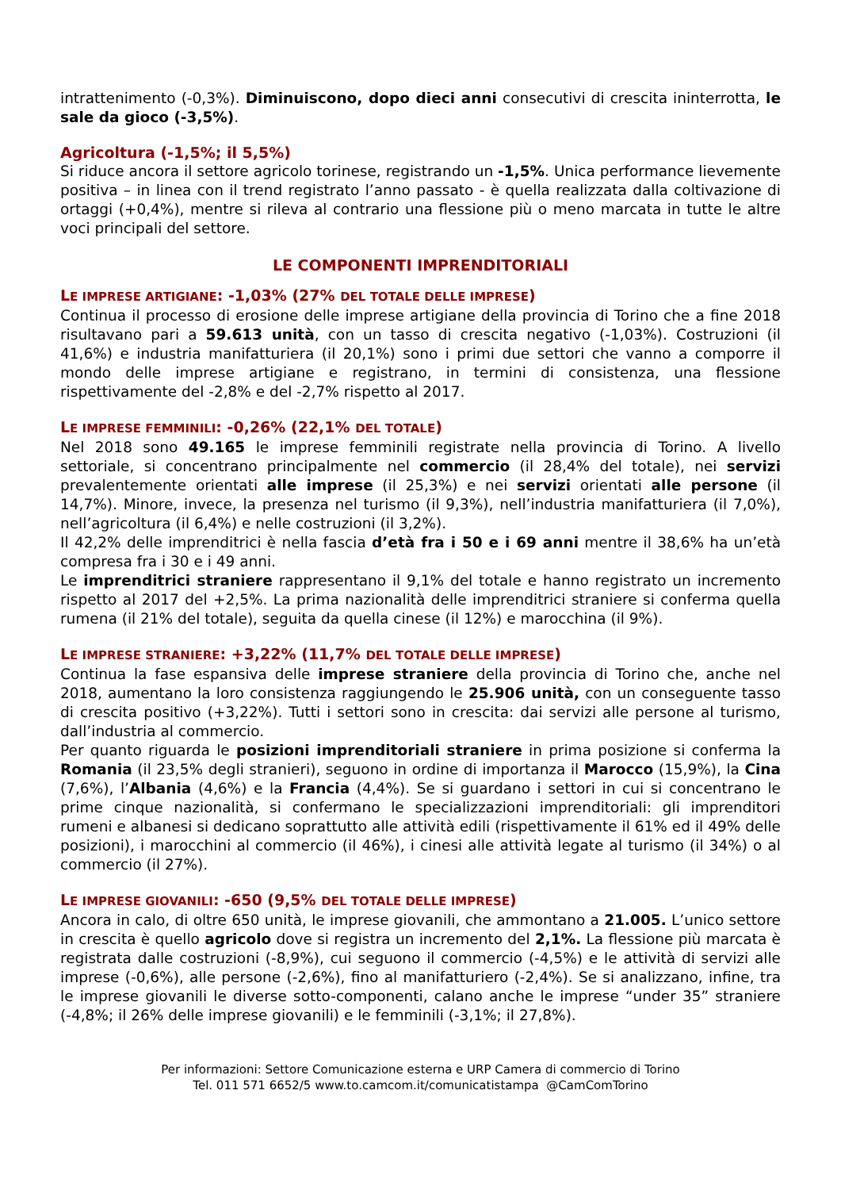intrattenimento (-0,3%). Diminuiscono, dopo dieci anni consecutivi di crescita ininterrotta, le sale da gioco (-3,5%).
Agricoltura (-1,5%; il 5,5%)
Si riduce ancora il settore agricolo torinese, registrando un -1,5%. Unica performance lievemente positiva – in linea con il trend registrato l’anno passato - è quella realizzata dalla coltivazione di ortaggi (+0,4%), mentre si rileva al contrario una flessione più o meno marcata in tutte le altre voci principali del settore.
LE COMPONENTI IMPRENDITORIALI
LE IMPRESE ARTIGIANE: -1,03% (27% DEL TOTALE DELLE IMPRESE)
Continua il processo di erosione delle imprese artigiane della provincia di Torino che a fine 2018 risultavano pari a 59.613 unità, con un tasso di crescita negativo (-1,03%). Costruzioni (il 41,6%) e industria manifatturiera (il 20,1%) sono i primi due settori che vanno a comporre il mondo delle imprese artigiane e registrano, in termini di consistenza, una flessione rispettivamente del -2,8% e del -2,7% rispetto al 2017.
LE IMPRESE FEMMINILI: -0,26% (22,1% DEL TOTALE)
Nel 2018 sono 49.165 le imprese femminili registrate nella provincia di Torino. A livello settoriale, si concentrano principalmente nel commercio (il 28,4% del totale), nei servizi prevalentemente orientati alle imprese (il 25,3%) e nei servizi orientati alle persone (il 14,7%). Minore, invece, la presenza nel turismo (il 9,3%), nell’industria manifatturiera (il 7,0%), nell’agricoltura (il 6,4%) e nelle costruzioni (il 3,2%).
Il 42,2% delle imprenditrici è nella fascia d’età fra i 50 e i 69 anni mentre il 38,6% ha un’età compresa fra i 30 e i 49 anni.
Le imprenditrici straniere rappresentano il 9,1% del totale e hanno registrato un incremento rispetto al 2017 del +2,5%. La prima nazionalità delle imprenditrici straniere si conferma quella rumena (il 21% del totale), seguita da quella cinese (il 12%) e marocchina (il 9%).
LE IMPRESE STRANIERE: +3,22% (11,7% DEL TOTALE DELLE IMPRESE)
Continua la fase espansiva delle imprese straniere della provincia di Torino che, anche nel 2018, aumentano la loro consistenza raggiungendo le 25.906 unità, con un conseguente tasso di crescita positivo (+3,22%). Tutti i settori sono in crescita: dai servizi alle persone al turismo, dall’industria al commercio.
Per quanto riguarda le posizioni imprenditoriali straniere in prima posizione si conferma la Romania (il 23,5% degli stranieri), seguono in ordine di importanza il Marocco (15,9%), la Cina (7,6%), l’Albania (4,6%) e la Francia (4,4%). Se si guardano i settori in cui si concentrano le prime cinque nazionalità, si confermano le specializzazioni imprenditoriali: gli imprenditori rumeni e albanesi si dedicano soprattutto alle attività edili (rispettivamente il 61% ed il 49% delle posizioni), i marocchini al commercio (il 46%), i cinesi alle attività legate al turismo (il 34%) o al commercio (il 27%).
LE IMPRESE GIOVANILI: -650 (9,5% DEL TOTALE DELLE IMPRESE)
Ancora in calo, di oltre 650 unità, le imprese giovanili, che ammontano a 21.005. L’unico settore in crescita è quello agricolo dove si registra un incremento del 2,1%. La flessione più marcata è registrata dalle costruzioni (-8,9%), cui seguono il commercio (-4,5%) e le attività di servizi alle imprese (-0,6%), alle persone (-2,6%), fino al manifatturiero (-2,4%). Se si analizzano, infine, tra le imprese giovanili le diverse sotto-componenti, calano anche le imprese “under 35” straniere (-4,8%; il 26% delle imprese giovanili) e le femminili (-3,1%; il 27,8%).
Per informazioni: Settore Comunicazione esterna e URP Camera di commercio di Torino
Tel. 011 571 6652/5 www.to.camcom.it/comunicatistampa @CamComTorino